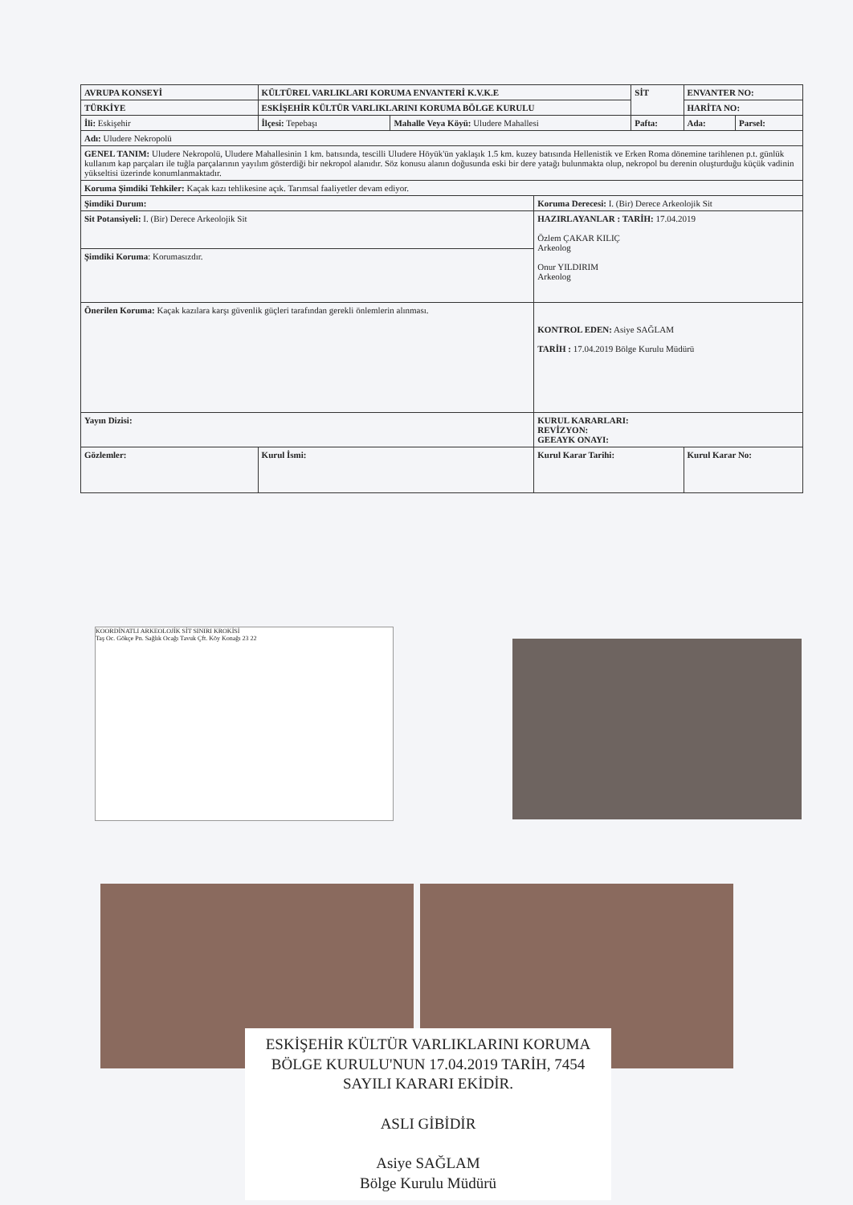| AVRUPA KONSEYİ | KÜLTÜREL VARLIKLARI KORUMA ENVANTERİ K.V.K.E | | | SİT | ENVANTER NO: | |
| TÜRKİYE | ESKİŞEHİR KÜLTÜR VARLIKLARINI KORUMA BÖLGE KURULU | | | | HARİTA NO: | |
| İli: Eskişehir | İlçesi: Tepebaşı | Mahalle Veya Köyü: Uludere Mahallesi | | Pafta: | Ada: | Parsel: |
| Adı: Uludere Nekropolü | | | | | | |
| GENEL TANIM: Uludere Nekropolü, Uludere Mahallesinin 1 km. batısında, tescilli Uludere Höyük'ün yaklaşık 1.5 km. kuzey batısında Hellenistik ve Erken Roma dönemine tarihlenen p.t. günlük kullanım kap parçaları ile tuğla parçalarının yayılım gösterdiği bir nekropol alanıdır. Söz konusu alanın doğusunda eski bir dere yatağı bulunmakta olup, nekropol bu derenin oluşturduğu küçük vadinin yükseltisi üzerinde konumlanmaktadır. | | | | | | |
| Koruma Şimdiki Tehkiler: Kaçak kazı tehlikesine açık. Tarımsal faaliyetler devam ediyor. | | | | | | |
| Şimdiki Durum: | | | Koruma Derecesi: I. (Bir) Derece Arkeolojik Sit | | | |
| Sit Potansiyeli: I. (Bir) Derece Arkeolojik Sit | | | HAZIRLAYANLAR : TARİH: 17.04.2019 Özlem ÇAKAR KILIÇ Arkeolog Onur YILDIRIM Arkeolog | | | |
| Şimdiki Koruma : Korumasızdır. | | | | | | |
| Önerilen Koruma: Kaçak kazılara karşı güvenlik güçleri tarafından gerekli önlemlerin alınması. | | | KONTROL EDEN: Asiye SAĞLAM TARİH : 17.04.2019 Bölge Kurulu Müdürü | | | |
| Yayın Dizisi: | | | KURUL KARARLARI: REVİZYON: GEEAYK ONAYI: | | | |
| Gözlemler: | Kurul İsmi: | | Kurul Karar Tarihi: | | Kurul Karar No: | |
KOORDİNATLI ARKEOLOJİK SİT SINIRI KROKİSİ
Taş Oc. Gökçe Pn. Sağlık Ocağı Tavuk Çft. Köy Konağı 23 22
ESKİŞEHİR KÜLTÜR VARLIKLARINI KORUMA BÖLGE KURULU'NUN 17.04.2019 TARİH, 7454 SAYILI KARARI EKİDİR.
ASLI GİBİDİR
Asiye SAĞLAM
Bölge Kurulu Müdürü